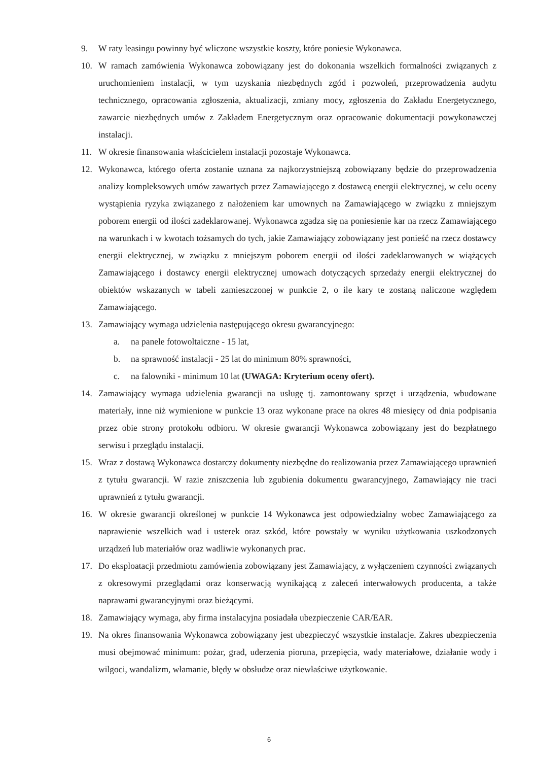9. W raty leasingu powinny być wliczone wszystkie koszty, które poniesie Wykonawca.
10. W ramach zamówienia Wykonawca zobowiązany jest do dokonania wszelkich formalności związanych z uruchomieniem instalacji, w tym uzyskania niezbędnych zgód i pozwoleń, przeprowadzenia audytu technicznego, opracowania zgłoszenia, aktualizacji, zmiany mocy, zgłoszenia do Zakładu Energetycznego, zawarcie niezbędnych umów z Zakładem Energetycznym oraz opracowanie dokumentacji powykonawczej instalacji.
11. W okresie finansowania właścicielem instalacji pozostaje Wykonawca.
12. Wykonawca, którego oferta zostanie uznana za najkorzystniejszą zobowiązany będzie do przeprowadzenia analizy kompleksowych umów zawartych przez Zamawiającego z dostawcą energii elektrycznej, w celu oceny wystąpienia ryzyka związanego z nałożeniem kar umownych na Zamawiającego w związku z mniejszym poborem energii od ilości zadeklarowanej. Wykonawca zgadza się na poniesienie kar na rzecz Zamawiającego na warunkach i w kwotach tożsamych do tych, jakie Zamawiający zobowiązany jest ponieść na rzecz dostawcy energii elektrycznej, w związku z mniejszym poborem energii od ilości zadeklarowanych w wiążących Zamawiającego i dostawcy energii elektrycznej umowach dotyczących sprzedaży energii elektrycznej do obiektów wskazanych w tabeli zamieszczonej w punkcie 2, o ile kary te zostaną naliczone względem Zamawiającego.
13. Zamawiający wymaga udzielenia następującego okresu gwarancyjnego:
a. na panele fotowoltaiczne - 15 lat,
b. na sprawność instalacji - 25 lat do minimum 80% sprawności,
c. na falowniki - minimum 10 lat (UWAGA: Kryterium oceny ofert).
14. Zamawiający wymaga udzielenia gwarancji na usługę tj. zamontowany sprzęt i urządzenia, wbudowane materiały, inne niż wymienione w punkcie 13 oraz wykonane prace na okres 48 miesięcy od dnia podpisania przez obie strony protokołu odbioru. W okresie gwarancji Wykonawca zobowiązany jest do bezpłatnego serwisu i przeglądu instalacji.
15. Wraz z dostawą Wykonawca dostarczy dokumenty niezbędne do realizowania przez Zamawiającego uprawnień z tytułu gwarancji. W razie zniszczenia lub zgubienia dokumentu gwarancyjnego, Zamawiający nie traci uprawnień z tytułu gwarancji.
16. W okresie gwarancji określonej w punkcie 14 Wykonawca jest odpowiedzialny wobec Zamawiającego za naprawienie wszelkich wad i usterek oraz szkód, które powstały w wyniku użytkowania uszkodzonych urządzeń lub materiałów oraz wadliwie wykonanych prac.
17. Do eksploatacji przedmiotu zamówienia zobowiązany jest Zamawiający, z wyłączeniem czynności związanych z okresowymi przeglądami oraz konserwacją wynikającą z zaleceń interwałowych producenta, a także naprawami gwarancyjnymi oraz bieżącymi.
18. Zamawiający wymaga, aby firma instalacyjna posiadała ubezpieczenie CAR/EAR.
19. Na okres finansowania Wykonawca zobowiązany jest ubezpieczyć wszystkie instalacje. Zakres ubezpieczenia musi obejmować minimum: pożar, grad, uderzenia pioruna, przepięcia, wady materiałowe, działanie wody i wilgoci, wandalizm, włamanie, błędy w obsłudze oraz niewłaściwe użytkowanie.
6